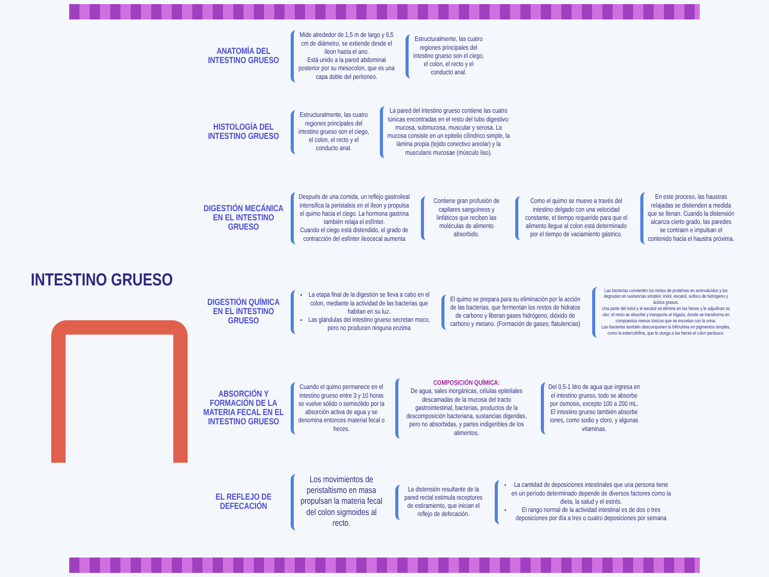INTESTINO GRUESO
ANATOMÍA DEL INTESTINO GRUESO
Mide alrededor de 1,5 m de largo y 6,5 cm de diámetro, se extiende desde el íleon hasta el ano.
Está unido a la pared abdominal posterior por su mesocolon, que es una capa doble del peritoneo.
Estructuralmente, las cuatro regiones principales del intestino grueso son el ciego, el colon, el recto y el conducto anal.
HISTOLOGÍA DEL INTESTINO GRUESO
Estructuralmente, las cuatro regiones principales del intestino grueso son el ciego, el colon, el recto y el conducto anal.
La pared del intestino grueso contiene las cuatro túnicas encontradas en el resto del tubo digestivo: mucosa, submucosa, muscular y serosa. La mucosa consiste en un epitelio cilíndrico simple, la lámina propia (tejido conectivo areolar) y la muscularis mucosae (músculo liso).
DIGESTIÓN MECÁNICA EN EL INTESTINO GRUESO
Después de una comida, un reflejo gastroileal intensifica la peristalsis en el íleon y propulsa el quimo hacia el ciego. La hormona gastrina también relaja el esfínter.
Cuando el ciego está distendido, el grado de contracción del esfínter ileocecal aumenta
Contiene gran profusión de capilares sanguíneos y linfáticos que reciben las moléculas de alimento absorbido.
Como el quimo se mueve a través del intestino delgado con una velocidad constante, el tiempo requerido para que el alimento llegue al colon está determinado por el tiempo de vaciamiento gástrico.
En este proceso, las haustras relajadas se distienden a medida que se llenan. Cuando la distensión alcanza cierto grado, las paredes se contraen e impulsan el contenido hacia el haustra próxima.
DIGESTIÓN QUÍMICA EN EL INTESTINO GRUESO
La etapa final de la digestión se lleva a cabo en el colon, mediante la actividad de las bacterias que habitan en su luz.
Las glándulas del intestino grueso secretan moco, pero no producen ninguna enzima
El quimo se prepara para su eliminación por la acción de las bacterias, que fermentan los restos de hidratos de carbono y liberan gases hidrógeno, dióxido de carbono y metano. (Formación de gases; flatulencias)
Las bacterias convierten los restos de proteínas en aminoácidos y los degradan en sustancias simples: indol, escatol, sulfuro de hidrógeno y ácidos grasos.
Una parte del indol y el escatol se elimina en las heces y le adjudican su olor; el resto se absorbe y transporta al hígado, donde se transforma en compuestos menos tóxicos que se excretan con la orina.
Las bacterias también descomponen la bilirrubina en pigmentos simples, como la estercobilina, que le otorga a las heces el color pardusco.
ABSORCIÓN Y FORMACIÓN DE LA MATERIA FECAL EN EL INTESTINO GRUESO
Cuando el quimo permanece en el intestino grueso entre 3 y 10 horas se vuelve sólido o semisólido por la absorción activa de agua y se denomina entonces material fecal o heces.
COMPOSICIÓN QUÍMICA:
De agua, sales inorgánicas, células epiteliales descamadas de la mucosa del tracto gastrointestinal, bacterias, productos de la descomposición bacteriana, sustancias digeridas, pero no absorbidas, y partes indigeribles de los alimentos.
Del 0,5-1 litro de agua que ingresa en el intestino grueso, todo se absorbe por ósmosis, excepto 100 a 200 mL. El intestino grueso también absorbe iones, como sodio y cloro, y algunas vitaminas.
EL REFLEJO DE DEFECACIÓN
Los movimientos de peristaltismo en masa propulsan la materia fecal del colon sigmoides al recto.
La distensión resultante de la pared rectal estimula receptores de estiramiento, que inician el reflejo de defecación.
La cantidad de deposiciones intestinales que una persona tiene en un período determinado depende de diversos factores como la dieta, la salud y el estrés.
El rango normal de la actividad intestinal es de dos o tres deposiciones por día a tres o cuatro deposiciones por semana